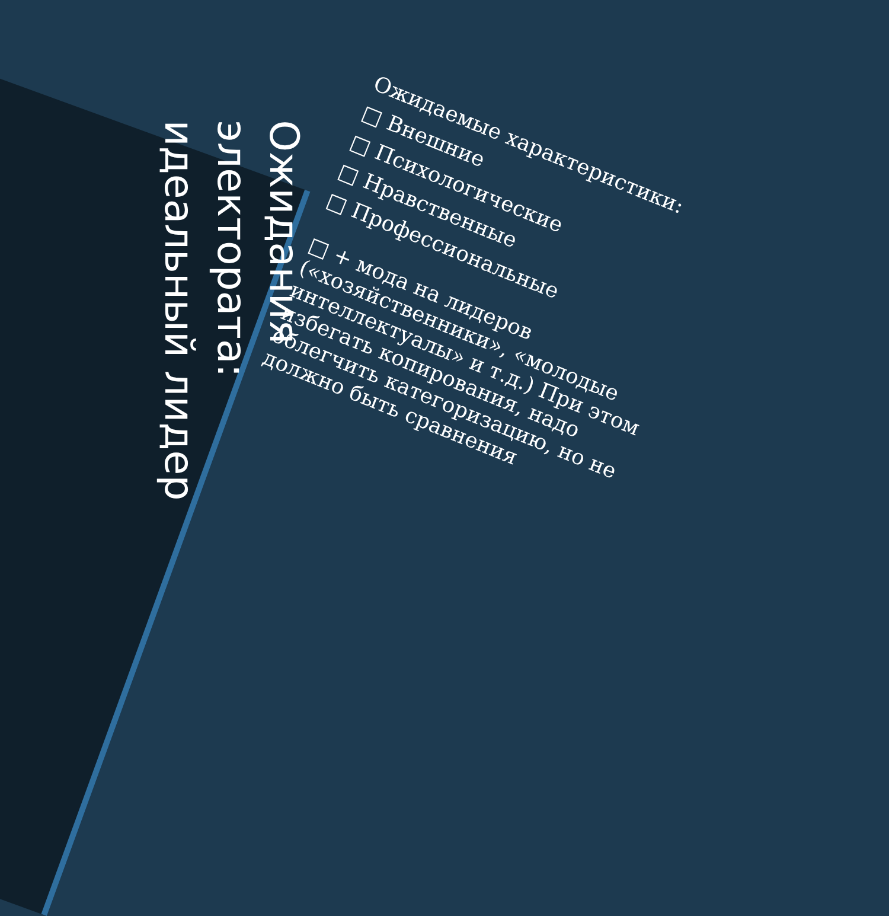Ожидания электората: идеальный лидер
Ожидаемые характеристики:
□ Внешние
□ Психологические
□ Нравственные
□ Профессиональные
□ + мода на лидеров («хозяйственники», «молодые интеллектуалы» и т.д.) При этом избегать копирования, надо облегчить категоризацию, но не должно быть сравнения